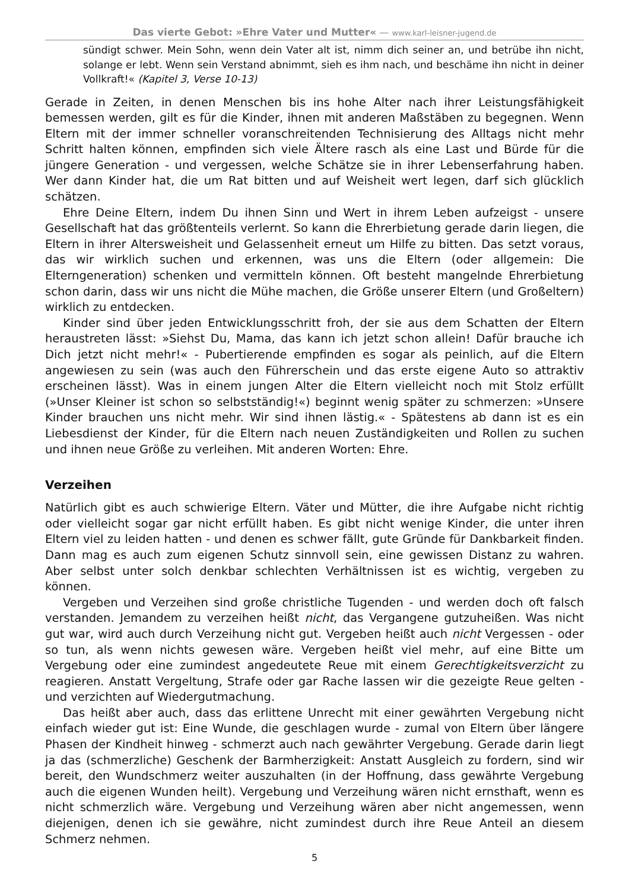Das vierte Gebot: »Ehre Vater und Mutter« — www.karl-leisner-jugend.de
sündigt schwer. Mein Sohn, wenn dein Vater alt ist, nimm dich seiner an, und betrübe ihn nicht, solange er lebt. Wenn sein Verstand abnimmt, sieh es ihm nach, und beschäme ihn nicht in deiner Vollkraft!« (Kapitel 3, Verse 10-13)
Gerade in Zeiten, in denen Menschen bis ins hohe Alter nach ihrer Leistungsfähigkeit bemessen werden, gilt es für die Kinder, ihnen mit anderen Maßstäben zu begegnen. Wenn Eltern mit der immer schneller voranschreitenden Technisierung des Alltags nicht mehr Schritt halten können, empfinden sich viele Ältere rasch als eine Last und Bürde für die jüngere Generation - und vergessen, welche Schätze sie in ihrer Lebenserfahrung haben. Wer dann Kinder hat, die um Rat bitten und auf Weisheit wert legen, darf sich glücklich schätzen.
Ehre Deine Eltern, indem Du ihnen Sinn und Wert in ihrem Leben aufzeigst - unsere Gesellschaft hat das größtenteils verlernt. So kann die Ehrerbietung gerade darin liegen, die Eltern in ihrer Altersweisheit und Gelassenheit erneut um Hilfe zu bitten. Das setzt voraus, das wir wirklich suchen und erkennen, was uns die Eltern (oder allgemein: Die Elterngeneration) schenken und vermitteln können. Oft besteht mangelnde Ehrerbietung schon darin, dass wir uns nicht die Mühe machen, die Größe unserer Eltern (und Großeltern) wirklich zu entdecken.
Kinder sind über jeden Entwicklungsschritt froh, der sie aus dem Schatten der Eltern heraustreten lässt: »Siehst Du, Mama, das kann ich jetzt schon allein! Dafür brauche ich Dich jetzt nicht mehr!« - Pubertierende empfinden es sogar als peinlich, auf die Eltern angewiesen zu sein (was auch den Führerschein und das erste eigene Auto so attraktiv erscheinen lässt). Was in einem jungen Alter die Eltern vielleicht noch mit Stolz erfüllt (»Unser Kleiner ist schon so selbstständig!«) beginnt wenig später zu schmerzen: »Unsere Kinder brauchen uns nicht mehr. Wir sind ihnen lästig.« - Spätestens ab dann ist es ein Liebesdienst der Kinder, für die Eltern nach neuen Zuständigkeiten und Rollen zu suchen und ihnen neue Größe zu verleihen. Mit anderen Worten: Ehre.
Verzeihen
Natürlich gibt es auch schwierige Eltern. Väter und Mütter, die ihre Aufgabe nicht richtig oder vielleicht sogar gar nicht erfüllt haben. Es gibt nicht wenige Kinder, die unter ihren Eltern viel zu leiden hatten - und denen es schwer fällt, gute Gründe für Dankbarkeit finden. Dann mag es auch zum eigenen Schutz sinnvoll sein, eine gewissen Distanz zu wahren. Aber selbst unter solch denkbar schlechten Verhältnissen ist es wichtig, vergeben zu können.
Vergeben und Verzeihen sind große christliche Tugenden - und werden doch oft falsch verstanden. Jemandem zu verzeihen heißt nicht, das Vergangene gutzuheißen. Was nicht gut war, wird auch durch Verzeihung nicht gut. Vergeben heißt auch nicht Vergessen - oder so tun, als wenn nichts gewesen wäre. Vergeben heißt viel mehr, auf eine Bitte um Vergebung oder eine zumindest angedeutete Reue mit einem Gerechtigkeitsverzicht zu reagieren. Anstatt Vergeltung, Strafe oder gar Rache lassen wir die gezeigte Reue gelten - und verzichten auf Wiedergutmachung.
Das heißt aber auch, dass das erlittene Unrecht mit einer gewährten Vergebung nicht einfach wieder gut ist: Eine Wunde, die geschlagen wurde - zumal von Eltern über längere Phasen der Kindheit hinweg - schmerzt auch nach gewährter Vergebung. Gerade darin liegt ja das (schmerzliche) Geschenk der Barmherzigkeit: Anstatt Ausgleich zu fordern, sind wir bereit, den Wundschmerz weiter auszuhalten (in der Hoffnung, dass gewährte Vergebung auch die eigenen Wunden heilt). Vergebung und Verzeihung wären nicht ernsthaft, wenn es nicht schmerzlich wäre. Vergebung und Verzeihung wären aber nicht angemessen, wenn diejenigen, denen ich sie gewähre, nicht zumindest durch ihre Reue Anteil an diesem Schmerz nehmen.
5